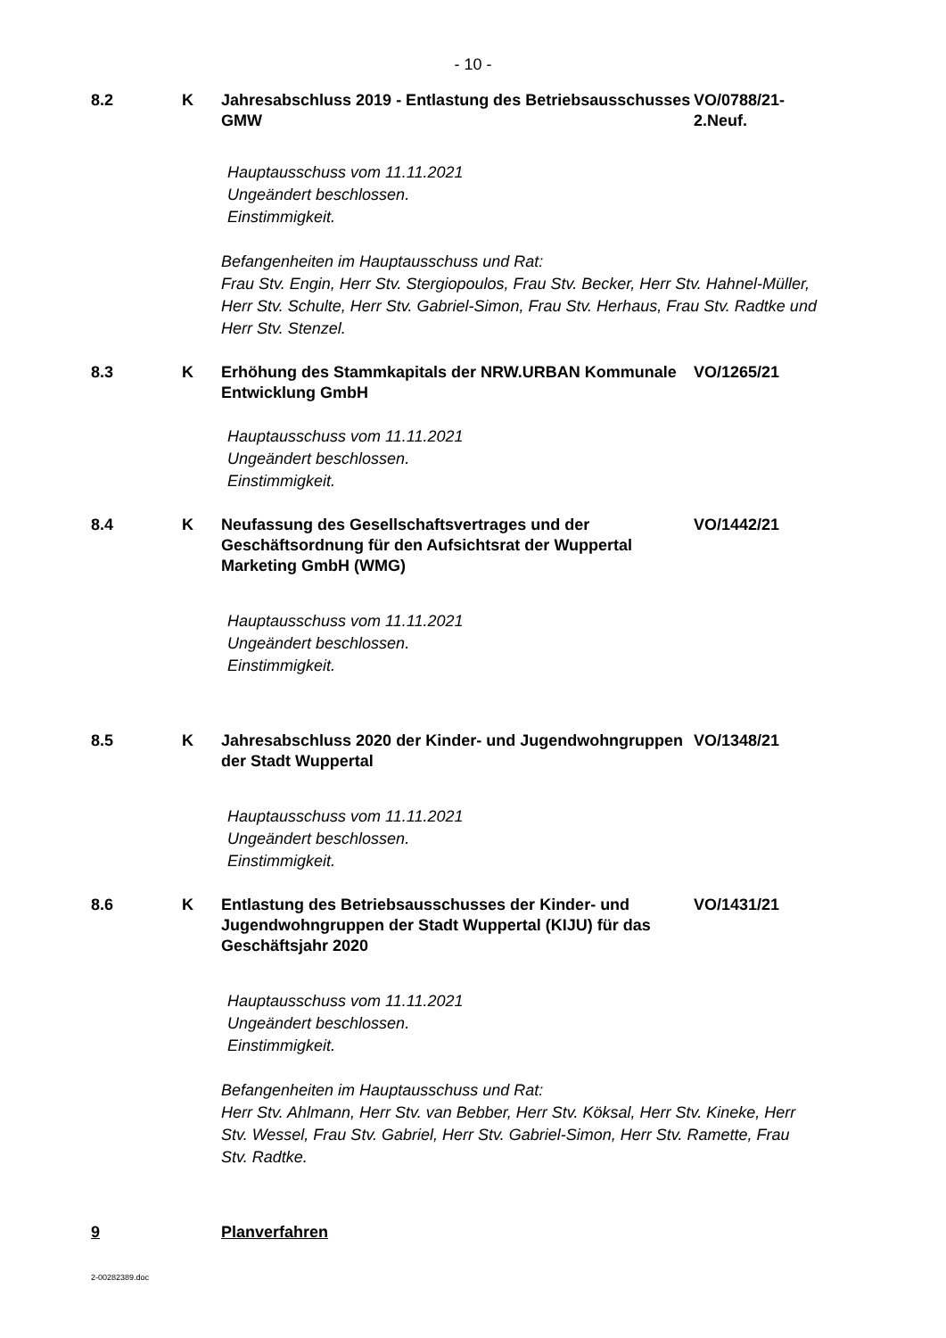- 10 -
8.2
K
Jahresabschluss 2019 - Entlastung des Betriebsausschusses GMW
VO/0788/21-
2.Neuf.
Hauptausschuss vom 11.11.2021
Ungeändert beschlossen.
Einstimmigkeit.
Befangenheiten im Hauptausschuss und Rat:
Frau Stv. Engin, Herr Stv. Stergiopoulos, Frau Stv. Becker, Herr Stv. Hahnel-Müller, Herr Stv. Schulte, Herr Stv. Gabriel-Simon, Frau Stv. Herhaus, Frau Stv. Radtke und Herr Stv. Stenzel.
8.3
K
Erhöhung des Stammkapitals der NRW.URBAN Kommunale Entwicklung GmbH
VO/1265/21
Hauptausschuss vom 11.11.2021
Ungeändert beschlossen.
Einstimmigkeit.
8.4
K
Neufassung des Gesellschaftsvertrages und der Geschäftsordnung für den Aufsichtsrat der Wuppertal Marketing GmbH (WMG)
VO/1442/21
Hauptausschuss vom 11.11.2021
Ungeändert beschlossen.
Einstimmigkeit.
8.5
K
Jahresabschluss 2020 der Kinder- und Jugendwohngruppen der Stadt Wuppertal
VO/1348/21
Hauptausschuss vom 11.11.2021
Ungeändert beschlossen.
Einstimmigkeit.
8.6
K
Entlastung des Betriebsausschusses der Kinder- und Jugendwohngruppen der Stadt Wuppertal (KIJU) für das Geschäftsjahr 2020
VO/1431/21
Hauptausschuss vom 11.11.2021
Ungeändert beschlossen.
Einstimmigkeit.
Befangenheiten im Hauptausschuss und Rat:
Herr Stv. Ahlmann, Herr Stv. van Bebber, Herr Stv. Köksal, Herr Stv. Kineke, Herr Stv. Wessel, Frau Stv. Gabriel, Herr Stv. Gabriel-Simon, Herr Stv. Ramette, Frau Stv. Radtke.
9
Planverfahren
2-00282389.doc